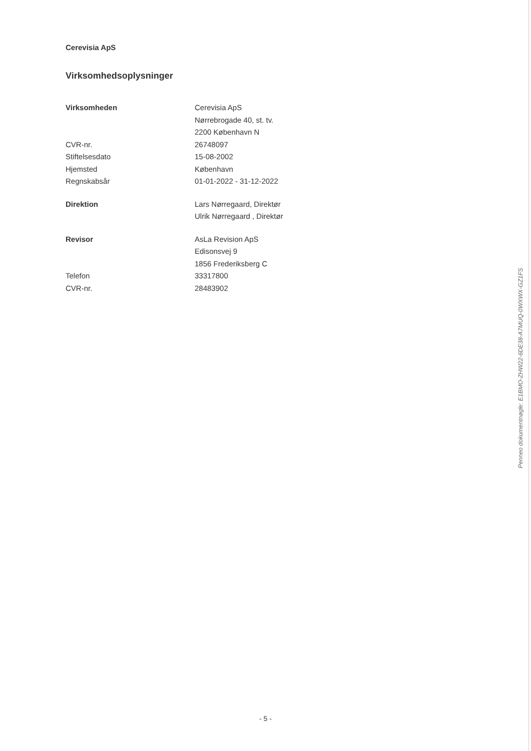Cerevisia ApS
Virksomhedsoplysninger
| Virksomheden | Cerevisia ApS |
| | Nørrebrogade 40, st. tv. |
| | 2200 København N |
| CVR-nr. | 26748097 |
| Stiftelsesdato | 15-08-2002 |
| Hjemsted | København |
| Regnskabsår | 01-01-2022 - 31-12-2022 |
| Direktion | Lars Nørregaard, Direktør |
| | Ulrik Nørregaard , Direktør |
| Revisor | AsLa Revision ApS |
| | Edisonsvej 9 |
| | 1856 Frederiksberg C |
| Telefon | 33317800 |
| CVR-nr. | 28483902 |
Penneo dokumentnøgle: E1BMO-ZHW22-6DE38-A7MUQ-0WXWX-GZ1FS
- 5 -